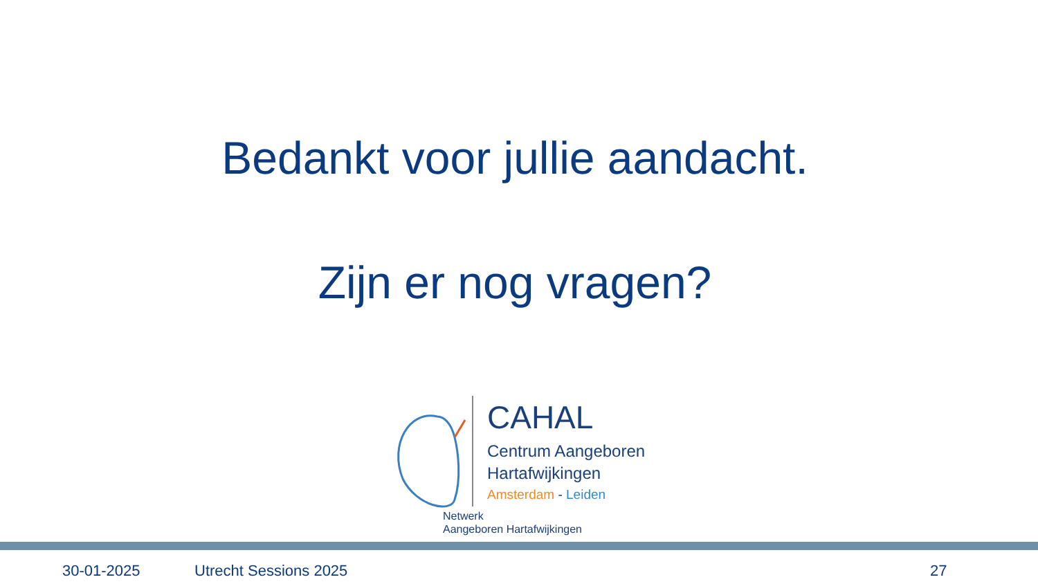Bedankt voor jullie aandacht.
Zijn er nog vragen?
CAHAL
Centrum Aangeboren
Hartafwijkingen
Amsterdam - Leiden
Netwerk
Aangeboren Hartafwijkingen
30-01-2025 Utrecht Sessions 2025 27